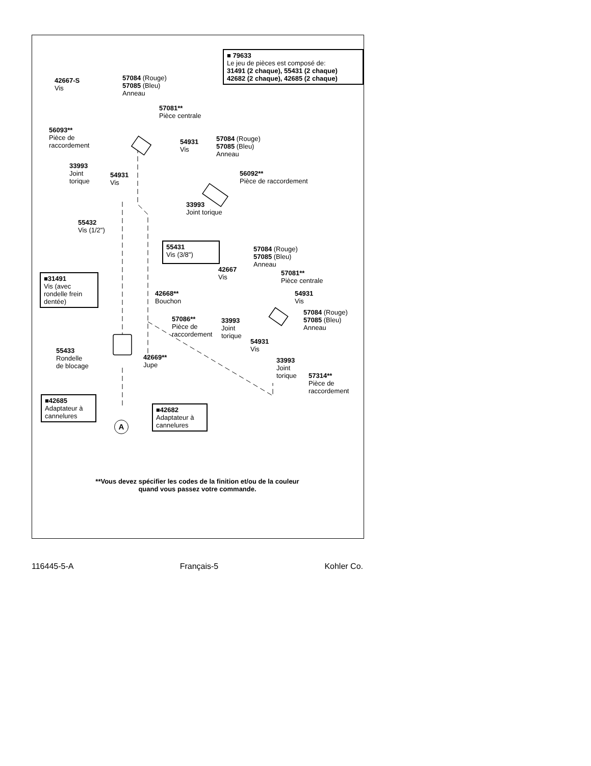■ 79633
Le jeu de pièces est composé de:
31491 (2 chaque), 55431 (2 chaque)
42682 (2 chaque), 42685 (2 chaque)
42667-S
Vis
57084 (Rouge)
57085 (Bleu)
Anneau
57081**
Pièce centrale
56093**
Pièce de
raccordement
54931
Vis
57084 (Rouge)
57085 (Bleu)
Anneau
33993
Joint
torique
54931
Vis
56092**
Pièce de raccordement
33993
Joint torique
55432
Vis (1/2")
55431
Vis (3/8")
57084 (Rouge)
57085 (Bleu)
Anneau
42667
Vis
■31491
Vis (avec
rondelle frein
dentée)
57081**
Pièce centrale
42668**
Bouchon
54931
Vis
57084 (Rouge)
57085 (Bleu)
Anneau
57086**
Pièce de
raccordement
33993
Joint
torique
54931
Vis
55433
Rondelle
de blocage
42669**
Jupe
33993
Joint
torique
57314**
Pièce de
raccordement
■42685
Adaptateur à
cannelures
■42682
Adaptateur à
cannelures
A
**Vous devez spécifier les codes de la finition et/ou de la couleur
quand vous passez votre commande.
116445-5-A Français-5 Kohler Co.